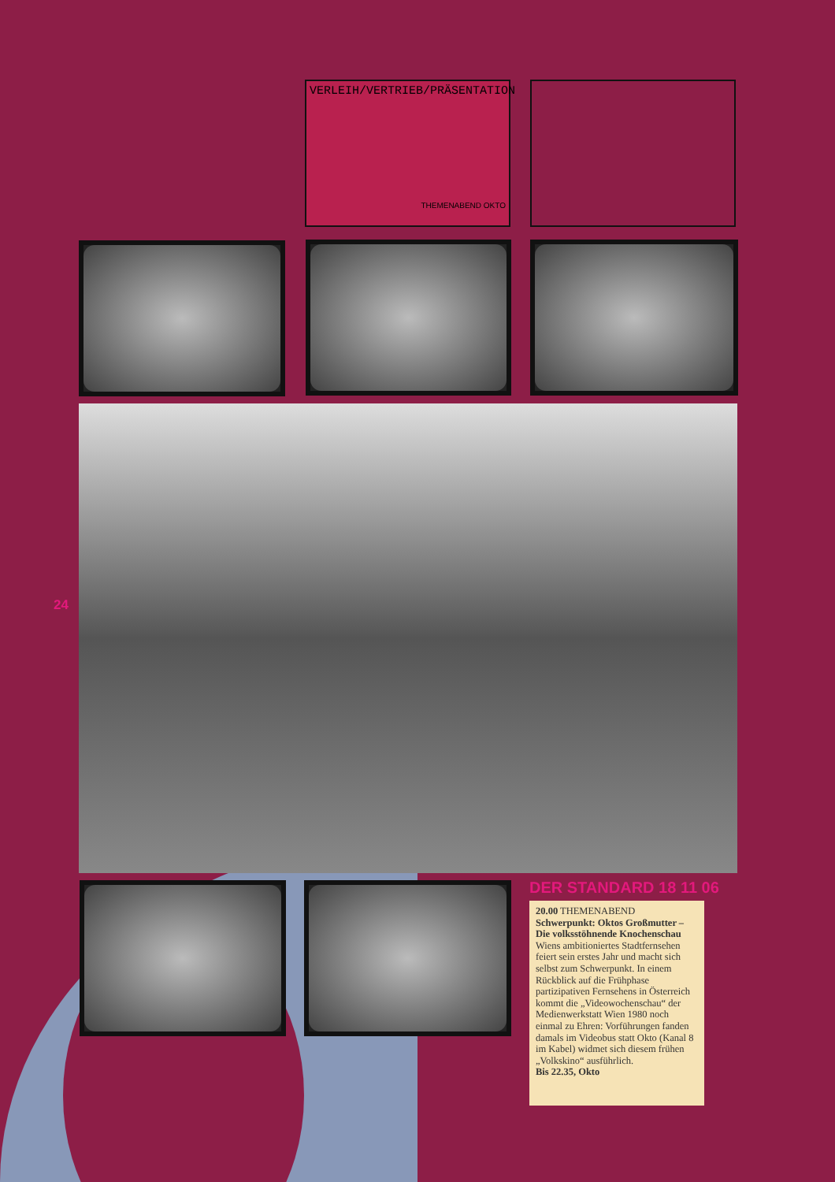VERLEIH/VERTRIEB/PRÄSENTATION
THEMENABEND OKTO
24
DER STANDARD 18 11 06
20.00 THEMENABEND
Schwerpunkt: Oktos Großmutter – Die volksstöhnende Knochenschau Wiens ambitioniertes Stadtfernsehen feiert sein erstes Jahr und macht sich selbst zum Schwerpunkt. In einem Rückblick auf die Frühphase partizipativen Fernsehens in Österreich kommt die „Videowochenschau“ der Medienwerkstatt Wien 1980 noch einmal zu Ehren: Vorführungen fanden damals im Videobus statt Okto (Kanal 8 im Kabel) widmet sich diesem frühen „Volkskino“ ausführlich.
Bis 22.35, Okto